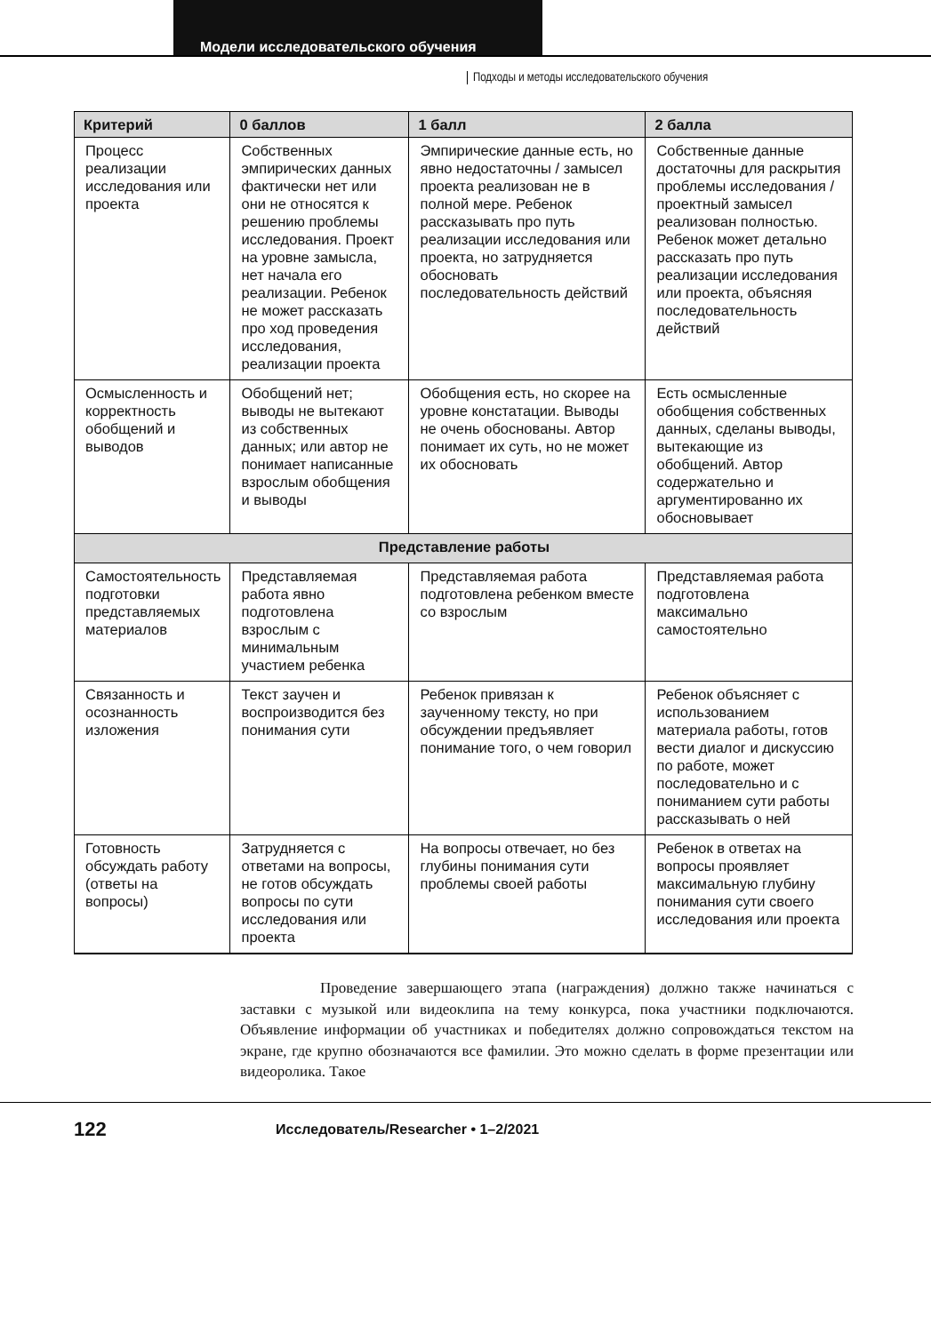Модели исследовательского обучения
Подходы и методы исследовательского обучения
| Критерий | 0 баллов | 1 балл | 2 балла |
| --- | --- | --- | --- |
| Процесс реализации исследования или проекта | Собственных эмпирических данных фактически нет или они не относятся к решению проблемы исследования. Проект на уровне замысла, нет начала его реализации. Ребенок не может рассказать про ход проведения исследования, реализации проекта | Эмпирические данные есть, но явно недостаточны / замысел проекта реализован не в полной мере. Ребенок рассказывать про путь реализации исследования или проекта, но затрудняется обосновать последовательность действий | Собственные данные достаточны для раскрытия проблемы исследования / проектный замысел реализован полностью. Ребенок может детально рассказать про путь реализации исследования или проекта, объясняя последовательность действий |
| Осмысленность и корректность обобщений и выводов | Обобщений нет; выводы не вытекают из собственных данных; или автор не понимает написанные взрослым обобщения и выводы | Обобщения есть, но скорее на уровне констатации. Выводы не очень обоснованы. Автор понимает их суть, но не может их обосновать | Есть осмысленные обобщения собственных данных, сделаны выводы, вытекающие из обобщений. Автор содержательно и аргументированно их обосновывает |
| Представление работы | | | |
| Самостоятельность подготовки представляемых материалов | Представляемая работа явно подготовлена взрослым с минимальным участием ребенка | Представляемая работа подготовлена ребенком вместе со взрослым | Представляемая работа подготовлена максимально самостоятельно |
| Связанность и осознанность изложения | Текст заучен и воспроизводится без понимания сути | Ребенок привязан к заученному тексту, но при обсуждении предъявляет понимание того, о чем говорил | Ребенок объясняет с использованием материала работы, готов вести диалог и дискуссию по работе, может последовательно и с пониманием сути работы рассказывать о ней |
| Готовность обсуждать работу (ответы на вопросы) | Затрудняется с ответами на вопросы, не готов обсуждать вопросы по сути исследования или проекта | На вопросы отвечает, но без глубины понимания сути проблемы своей работы | Ребенок в ответах на вопросы проявляет максимальную глубину понимания сути своего исследования или проекта |
Проведение завершающего этапа (награждения) должно также начинаться с заставки с музыкой или видеоклипа на тему конкурса, пока участники подключаются. Объявление информации об участниках и победителях должно сопровождаться текстом на экране, где крупно обозначаются все фамилии. Это можно сделать в форме презентации или видеоролика. Такое
122
Исследователь/Researcher • 1–2/2021